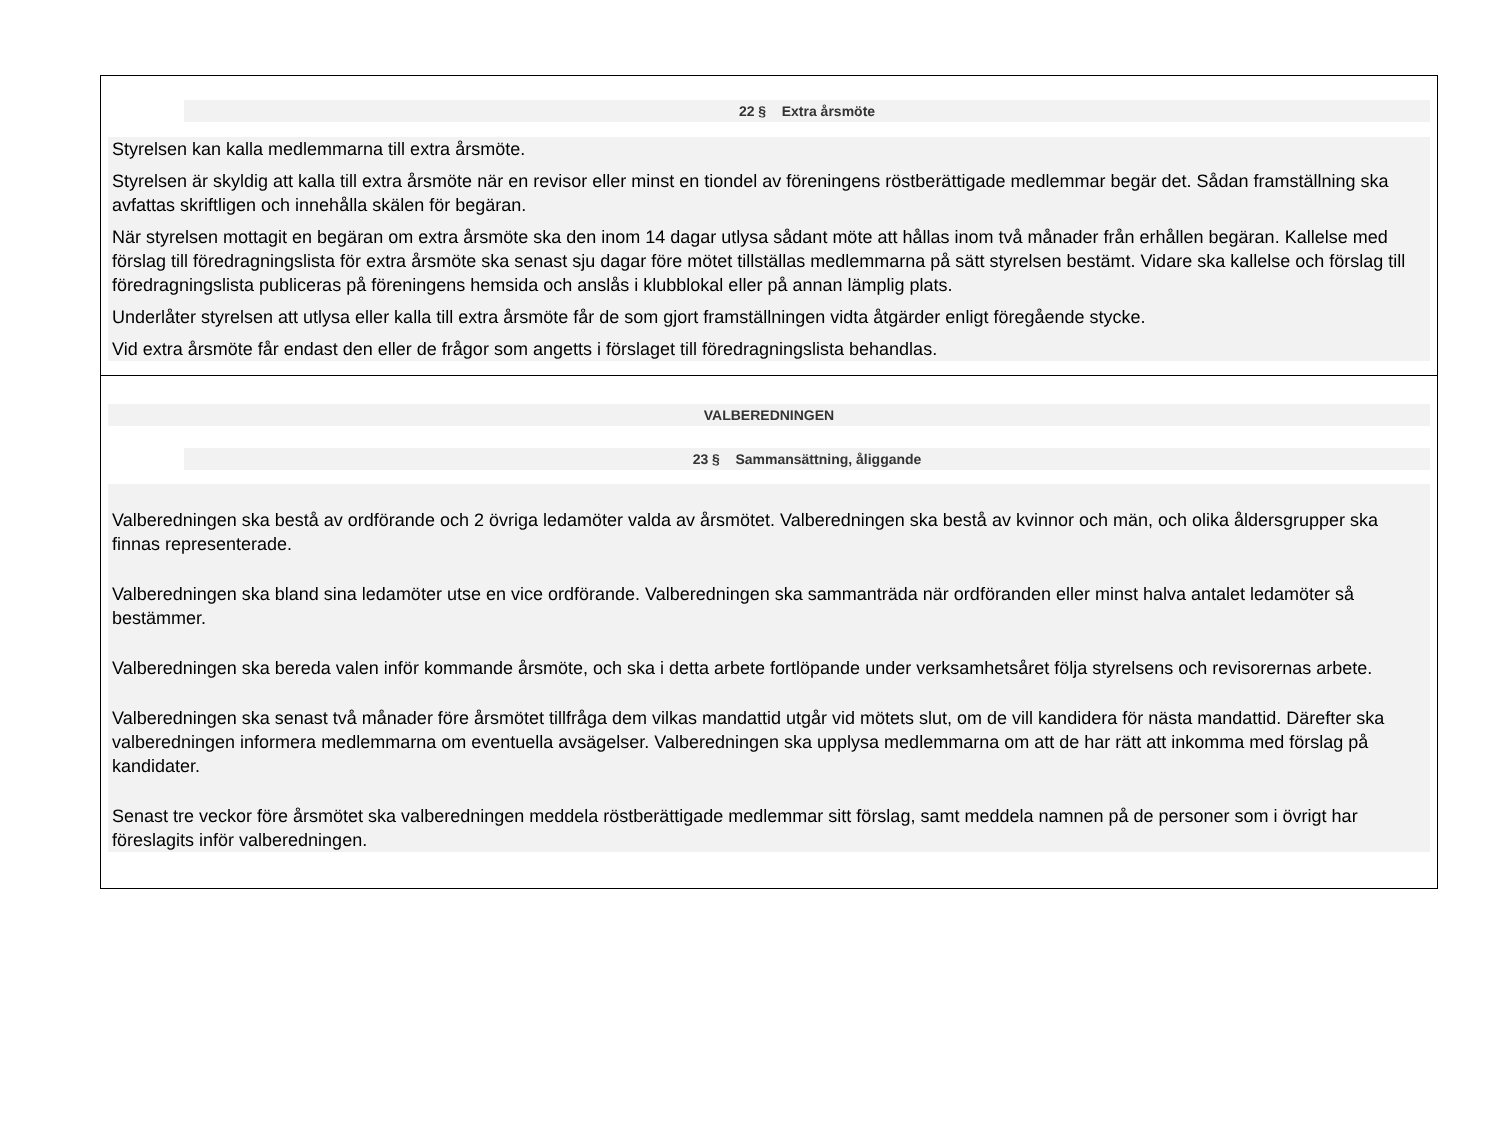22 § Extra årsmöte
Styrelsen kan kalla medlemmarna till extra årsmöte.
Styrelsen är skyldig att kalla till extra årsmöte när en revisor eller minst en tiondel av föreningens röstberättigade medlemmar begär det. Sådan framställning ska avfattas skriftligen och innehålla skälen för begäran.
När styrelsen mottagit en begäran om extra årsmöte ska den inom 14 dagar utlysa sådant möte att hållas inom två månader från erhållen begäran. Kallelse med förslag till föredragningslista för extra årsmöte ska senast sju dagar före mötet tillställas medlemmarna på sätt styrelsen bestämt. Vidare ska kallelse och förslag till föredragningslista publiceras på föreningens hemsida och anslås i klubblokal eller på annan lämplig plats.
Underlåter styrelsen att utlysa eller kalla till extra årsmöte får de som gjort framställningen vidta åtgärder enligt föregående stycke.
Vid extra årsmöte får endast den eller de frågor som angetts i förslaget till föredragningslista behandlas.
VALBEREDNINGEN
23 § Sammansättning, åliggande
Valberedningen ska bestå av ordförande och 2 övriga ledamöter valda av årsmötet. Valberedningen ska bestå av kvinnor och män, och olika åldersgrupper ska finnas representerade.
Valberedningen ska bland sina ledamöter utse en vice ordförande. Valberedningen ska sammanträda när ordföranden eller minst halva antalet ledamöter så bestämmer.
Valberedningen ska bereda valen inför kommande årsmöte, och ska i detta arbete fortlöpande under verksamhetsåret följa styrelsens och revisorernas arbete.
Valberedningen ska senast två månader före årsmötet tillfråga dem vilkas mandattid utgår vid mötets slut, om de vill kandidera för nästa mandattid. Därefter ska valberedningen informera medlemmarna om eventuella avsägelser. Valberedningen ska upplysa medlemmarna om att de har rätt att inkomma med förslag på kandidater.
Senast tre veckor före årsmötet ska valberedningen meddela röstberättigade medlemmar sitt förslag, samt meddela namnen på de personer som i övrigt har föreslagits inför valberedningen.